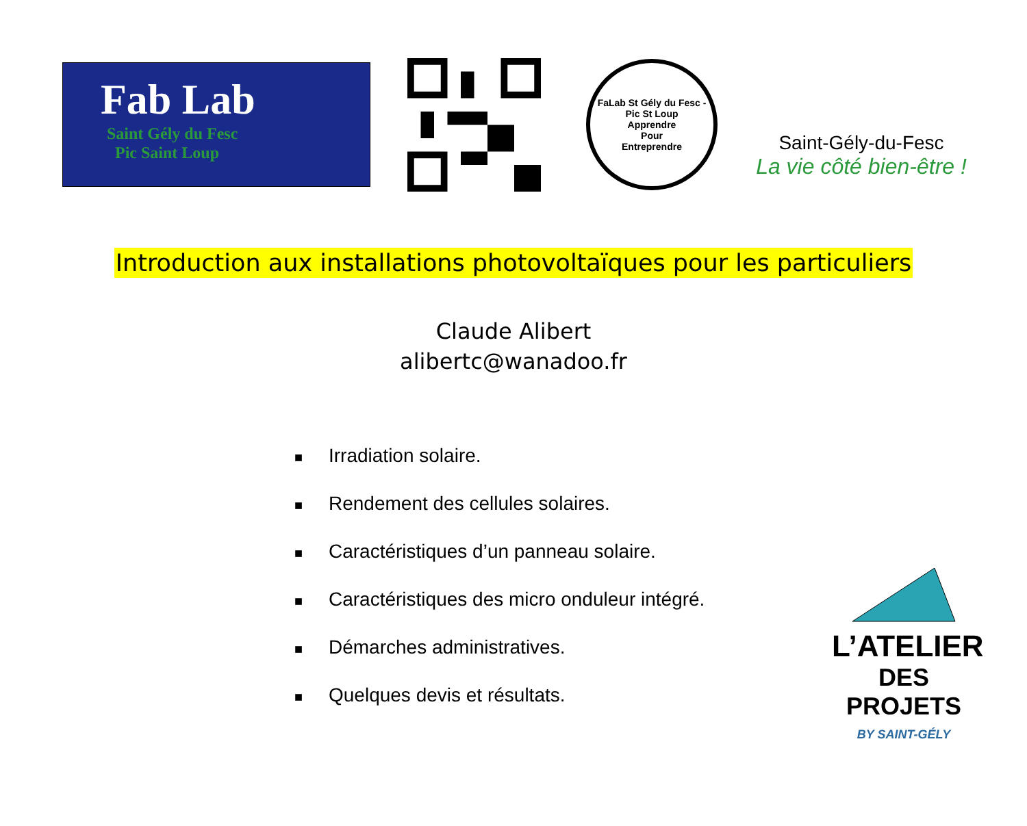Fab Lab
Saint Gély du Fesc
Pic Saint Loup
FaLab St Gély du Fesc - Pic St Loup
Apprendre
Pour
Entreprendre
Saint-Gély-du-Fesc
La vie côté bien-être !
Introduction aux installations photovoltaïques pour les particuliers
Claude Alibert
alibertc@wanadoo.fr
■ Irradiation solaire.
■ Rendement des cellules solaires.
■ Caractéristiques d’un panneau solaire.
■ Caractéristiques des micro onduleur intégré.
■ Démarches administratives.
■ Quelques devis et résultats.
L’ATELIER
DES PROJETS
BY SAINT-GÉLY